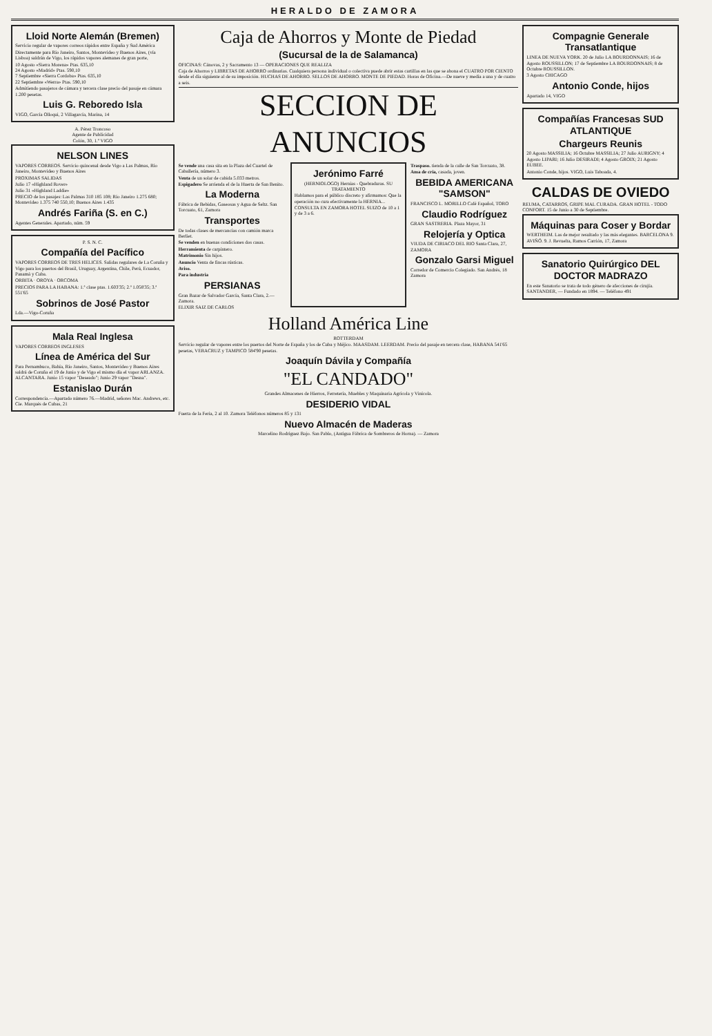HERALDO DE ZAMORA
Lloid Norte Alemán (Bremen)
Servicio regular de vapores correos rápidos entre España y Sud América
Directamente para Río Janeiro, Santos, Montevideo y Buenos Aires, (vía Lisboa) saldrán de Vigo, los rápidos vapores alemanes de gran porte,
10 Agosto «Sierra Morena» Ptas. 635,10
24 Agosto «Madrid» Ptas. 590,10
7 Septiembre «Sierra Cordoba» Ptas. 635,10
22 Septiembre «Werra» Ptas. 590,10
Admitiendo pasajeros de cámara y tercera clase precio del pasaje en cámara 1.200 pesetas.
Luis G. Reboredo Isla
VIGO, García Olloqui, 2 Villagarcía, Marina, 14
A. Pérez Troncoso
Agente de Publicidad
Colón, 30, 1.º VIGO
NELSON LINES
VAPORES CORREOS. Servicio quincenal desde Vigo a Las Palmas, Río Janeiro, Montevideo y Buenos Aires
PROXIMAS SALIDAS
Julio 17 «Highland Rover»
Julio 31 «Highland Laddie»
PRECIO de los pasajes: Las Palmas 310 185 108; Río Janeiro 1.275 680; Montevideo 1.375 740 550,10; Buenos Aires 1.435
Andrés Fariña (S. en C.)
Agentes Generales. Apartado, núm. 59
P. S. N. C.
Compañía del Pacífico
VAPORES CORREOS DE TRES HELICES. Salidas regulares de La Coruña y Vigo para los puertos del Brasil, Uruguay, Argentina, Chile, Perú, Ecuador, Panamá y Cuba.
ORBITA · OROYA · ORCOMA
PRECIOS PARA LA HABANA: 1.ª clase ptas. 1.603'35; 2.ª 1.058'35; 3.ª 551'65
Sobrinos de José Pastor
Lda.—Vigo-Coruña
Mala Real Inglesa
VAPORES CORREOS INGLESES
Línea de América del Sur
Para Pernambuco, Bahía, Río Janeiro, Santos, Montevideo y Buenos Aires saldrá de Coruña el 19 de Junio y de Vigo el mismo día el vapor ARLANZA. ALCANTARA. Junio 15 vapor "Deseado"; Junio 29 vapor "Desna".
Estanislao Durán
Correspondencia.—Apartado número 76.—Madrid, señores Mac. Andrews, etc. Cie. Marqués de Cubas, 21
Caja de Ahorros y Monte de Piedad
(Sucursal de la de Salamanca)
OFICINAS: Cánovas, 2 y Sacramento 13 — OPERACIONES QUE REALIZA
Caja de Ahorros y LIBRETAS DE AHORRO ordinarias. Cualquiera persona individual o colectiva puede abrir estas cartillas en las que se abona el CUATRO POR CIENTO desde el día siguiente al de su imposición. HUCHAS DE AHORRO. SELLOS DE AHORRO. MONTE DE PIEDAD. Horas de Oficina.—De nueve y media a una y de cuatro a seis.
SECCION DE ANUNCIOS
Se vende una casa sita en la Plaza del Cuartel de Caballería, número 3.
Venta de un solar de cabida 5.033 metros.
Espigadero Se arrienda el de la Huerta de San Benito.
La Moderna
Fábrica de Bebidas, Gaseosas y Agua de Seltz. San Torcuato, 61, Zamora
Transportes
De todas clases de mercancías con camión marca Berliet.
Se venden en buenas condiciones dos casas.
Herramienta de carpintero.
Matrimonio Sin hijos.
Anuncio Venta de fincas rústicas.
Aviso.
Para industria
PERSIANAS
Gran Bazar de Salvador García, Santa Clara, 2.—Zamora.
ELIXIR SAIZ DE CARLOS
Jerónimo Farré
(HERNIOLOGO) Hernias - Quebraduras. SU TRATAMIENTO
Hablamos para el público discreto y afirmamos: Que la operación no cura efectivamente la HERNIA...
CONSULTA EN ZAMORA HOTEL SUIZO de 10 a 1 y de 3 a 6.
Traspaso. tienda de la calle de San Torcuato, 38.
Ama de cría, casada, joven.
BEBIDA AMERICANA "SAMSON"
FRANCISCO L. MORILLO Café Español, TORO
Claudio Rodríguez
GRAN SASTRERIA. Plaza Mayor, 31
Relojería y Optica
VIUDA DE CIRIACO DEL RIO Santa Clara, 27, ZAMORA
Gonzalo Garsi Miguel
Corredor de Comercio Colegiado. San Andrés, 18 Zamora
Holland América Line
ROTTERDAM
Servicio regular de vapores entre los puertos del Norte de España y los de Cuba y Méjico. MAASDAM. LEERDAM. Precio del pasaje en tercera clase, HABANA 541'65 pesetas, VERACRUZ y TAMPICO 584'90 pesetas.
Joaquín Dávila y Compañía
"EL CANDADO"
Grandes Almacenes de Hierros, Ferretería, Muebles y Maquinaria Agrícola y Vinícola.
DESIDERIO VIDAL
Fuerta de la Feria, 2 al 10. Zamora Teléfonos números 85 y 131
Nuevo Almacén de Maderas
Marcelino Rodríguez Bajo. San Pablo, (Antigua Fábrica de Sombreros de Horna). — Zamora
Compagnie Generale Transatlantique
LINEA DE NUEVA YORK. 20 de Julio LA BOURDONNAIS; 16 de Agosto ROUSSILLON; 17 de Septiembre LA BOURDONNAIS; 8 de Octubre ROUSSILLON.
3 Agosto CHICAGO
Antonio Conde, hijos
Apartado 14, VIGO
Compañías Francesas SUD ATLANTIQUE
Chargeurs Reunis
20 Agosto MASSILIA; 16 Octubre MASSILIA; 27 Julio AURIGNY; 4 Agosto LIPARI; 16 Julio DESIRADI; 4 Agosto GROIX; 21 Agosto EUBEE.
Antonio Conde, hijos. VIGO, Luis Taboada, 4.
CALDAS DE OVIEDO
REUMA, CATARROS, GRIPE MAL CURADA. GRAN HOTEL - TODO CONFORT. 15 de Junio a 30 de Septiembre.
Máquinas para Coser y Bordar
WERTHEIM. Las de mejor resultado y las más elegantes. BARCELONA 9. AVIÑÓ. 9. J. Revuelta, Ramos Carrión, 17, Zamora
Sanatorio Quirúrgico DEL DOCTOR MADRAZO
En este Sanatorio se trata de todo género de afecciones de cirujía. SANTANDER, — Fundado en 1894. — Teléfono 491